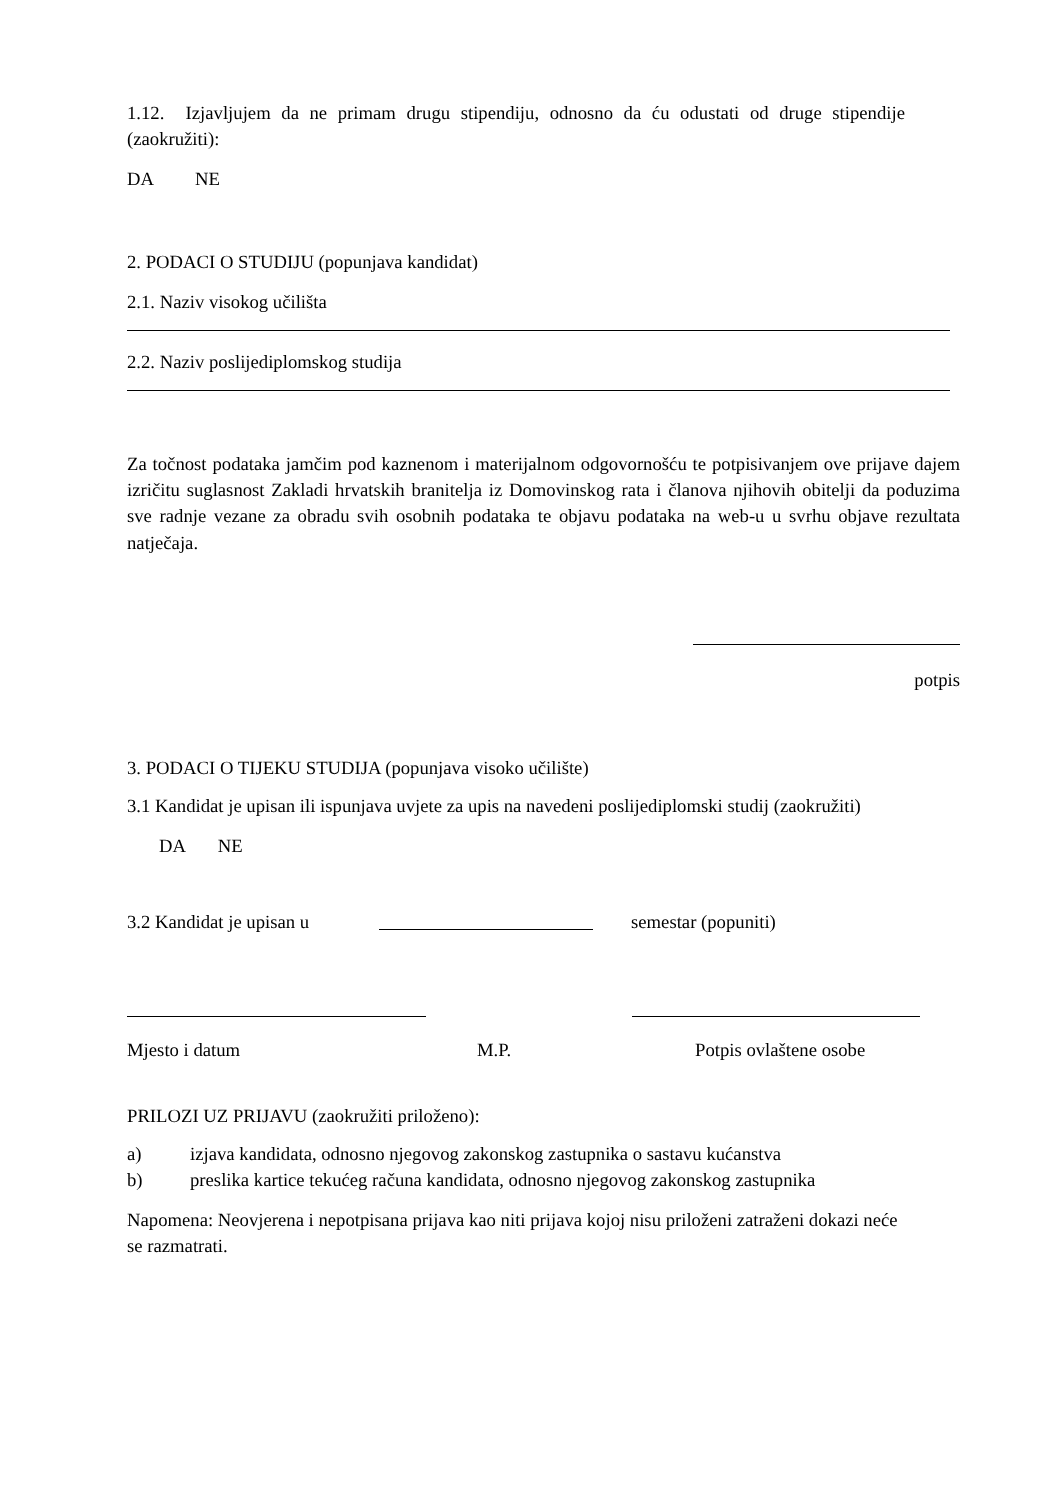1.12. Izjavljujem da ne primam drugu stipendiju, odnosno da ću odustati od druge stipendije (zaokružiti):
DA NE
2. PODACI O STUDIJU (popunjava kandidat)
2.1. Naziv visokog učilišta
2.2. Naziv poslijediplomskog studija
Za točnost podataka jamčim pod kaznenom i materijalnom odgovornošću te potpisivanjem ove prijave dajem izričitu suglasnost Zakladi hrvatskih branitelja iz Domovinskog rata i članova njihovih obitelji da poduzima sve radnje vezane za obradu svih osobnih podataka te objavu podataka na web-u u svrhu objave rezultata natječaja.
potpis
3. PODACI O TIJEKU STUDIJA (popunjava visoko učilište)
3.1 Kandidat je upisan ili ispunjava uvjete za upis na navedeni poslijediplomski studij (zaokružiti)
DA NE
3.2 Kandidat je upisan u semestar (popuniti)
Mjesto i datum M.P. Potpis ovlaštene osobe
PRILOZI UZ PRIJAVU (zaokružiti priloženo):
a) izjava kandidata, odnosno njegovog zakonskog zastupnika o sastavu kućanstva
b) preslika kartice tekućeg računa kandidata, odnosno njegovog zakonskog zastupnika
Napomena: Neovjerena i nepotpisana prijava kao niti prijava kojoj nisu priloženi zatraženi dokazi neće se razmatrati.